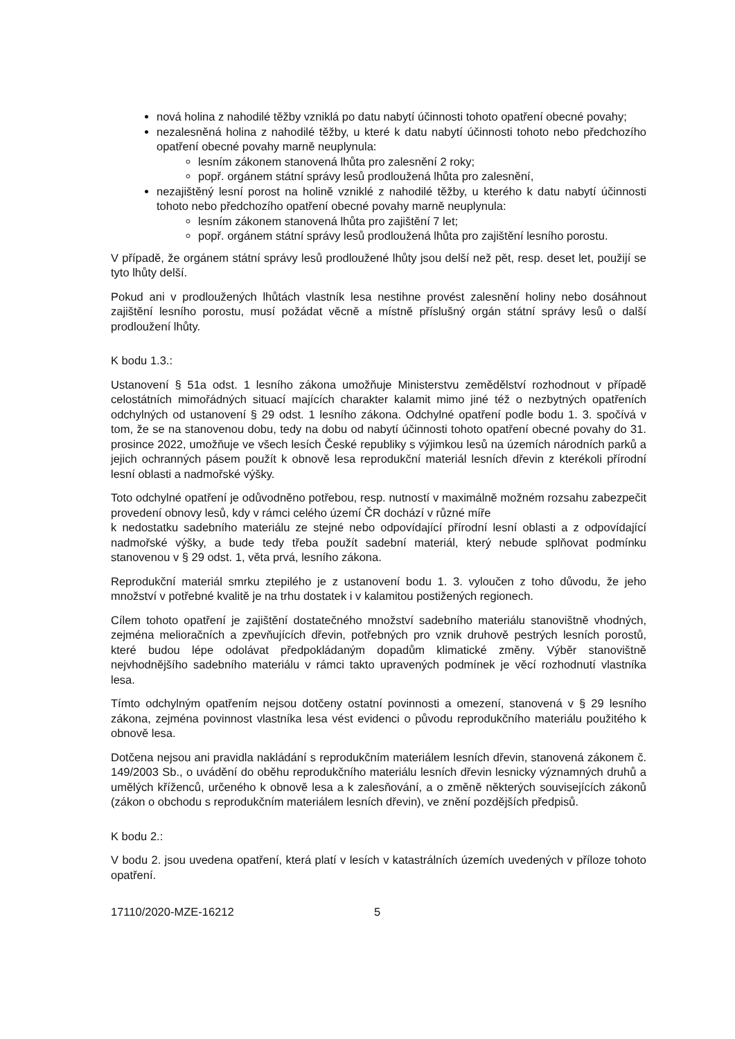nová holina z nahodilé těžby vzniklá po datu nabytí účinnosti tohoto opatření obecné povahy;
nezalesněná holina z nahodilé těžby, u které k datu nabytí účinnosti tohoto nebo předchozího opatření obecné povahy marně neuplynula:
lesním zákonem stanovená lhůta pro zalesnění 2 roky;
popř. orgánem státní správy lesů prodloužená lhůta pro zalesnění,
nezajištěný lesní porost na holině vzniklé z nahodilé těžby, u kterého k datu nabytí účinnosti tohoto nebo předchozího opatření obecné povahy marně neuplynula:
lesním zákonem stanovená lhůta pro zajištění 7 let;
popř. orgánem státní správy lesů prodloužená lhůta pro zajištění lesního porostu.
V případě, že orgánem státní správy lesů prodloužené lhůty jsou delší než pět, resp. deset let, použijí se tyto lhůty delší.
Pokud ani v prodloužených lhůtách vlastník lesa nestihne provést zalesnění holiny nebo dosáhnout zajištění lesního porostu, musí požádat věcně a místně příslušný orgán státní správy lesů o další prodloužení lhůty.
K bodu 1.3.:
Ustanovení § 51a odst. 1 lesního zákona umožňuje Ministerstvu zemědělství rozhodnout v případě celostátních mimořádných situací majících charakter kalamit mimo jiné též o nezbytných opatřeních odchylných od ustanovení § 29 odst. 1 lesního zákona. Odchylné opatření podle bodu 1. 3. spočívá v tom, že se na stanovenou dobu, tedy na dobu od nabytí účinnosti tohoto opatření obecné povahy do 31. prosince 2022, umožňuje ve všech lesích České republiky s výjimkou lesů na územích národních parků a jejich ochranných pásem použít k obnově lesa reprodukční materiál lesních dřevin z kterékoli přírodní lesní oblasti a nadmořské výšky.
Toto odchylné opatření je odůvodněno potřebou, resp. nutností v maximálně možném rozsahu zabezpečit provedení obnovy lesů, kdy v rámci celého území ČR dochází v různé míře
k nedostatku sadebního materiálu ze stejné nebo odpovídající přírodní lesní oblasti a z odpovídající nadmořské výšky, a bude tedy třeba použít sadební materiál, který nebude splňovat podmínku stanovenou v § 29 odst. 1, věta prvá, lesního zákona.
Reprodukční materiál smrku ztepilého je z ustanovení bodu 1. 3. vyloučen z toho důvodu, že jeho množství v potřebné kvalitě je na trhu dostatek i v kalamitou postižených regionech.
Cílem tohoto opatření je zajištění dostatečného množství sadebního materiálu stanovištně vhodných, zejména melioračních a zpevňujících dřevin, potřebných pro vznik druhově pestrých lesních porostů, které budou lépe odolávat předpokládaným dopadům klimatické změny. Výběr stanovištně nejvhodnějšího sadebního materiálu v rámci takto upravených podmínek je věcí rozhodnutí vlastníka lesa.
Tímto odchylným opatřením nejsou dotčeny ostatní povinnosti a omezení, stanovená v § 29 lesního zákona, zejména povinnost vlastníka lesa vést evidenci o původu reprodukčního materiálu použitého k obnově lesa.
Dotčena nejsou ani pravidla nakládání s reprodukčním materiálem lesních dřevin, stanovená zákonem č. 149/2003 Sb., o uvádění do oběhu reprodukčního materiálu lesních dřevin lesnicky významných druhů a umělých kříženců, určeného k obnově lesa a k zalesňování, a o změně některých souvisejících zákonů (zákon o obchodu s reprodukčním materiálem lesních dřevin), ve znění pozdějších předpisů.
K bodu 2.:
V bodu 2. jsou uvedena opatření, která platí v lesích v katastrálních územích uvedených v příloze tohoto opatření.
17110/2020-MZE-16212 5